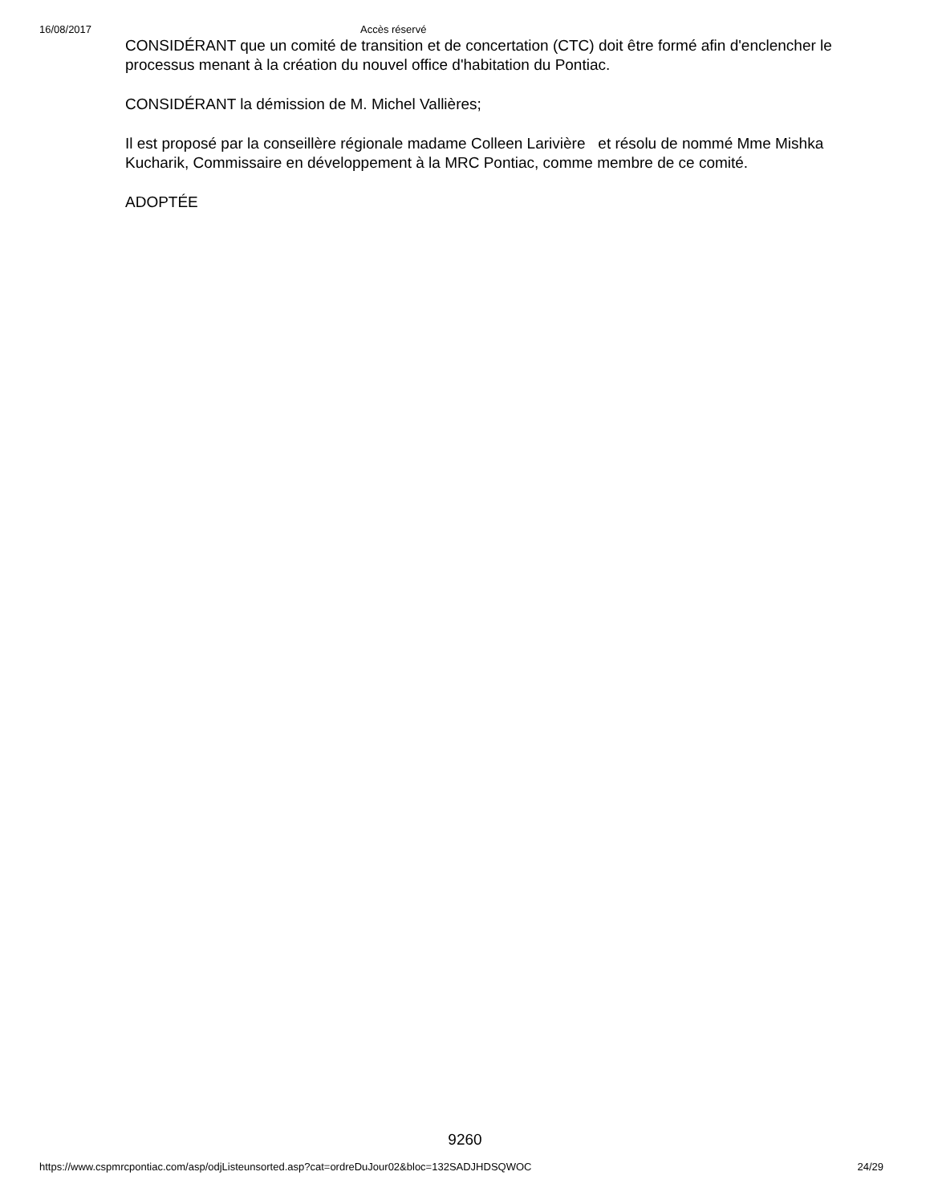16/08/2017 Accès réservé
CONSIDÉRANT que un comité de transition et de concertation (CTC) doit être formé afin d'enclencher le processus menant à la création du nouvel office d'habitation du Pontiac.
CONSIDÉRANT la démission de M. Michel Vallières;
Il est proposé par la conseillère régionale madame Colleen Larivière et résolu de nommé Mme Mishka Kucharik, Commissaire en développement à la MRC Pontiac, comme membre de ce comité.
ADOPTÉE
9260
https://www.cspmrcpontiac.com/asp/odjListeunsorted.asp?cat=ordreDuJour02&bloc=132SADJHDSQWOC 24/29